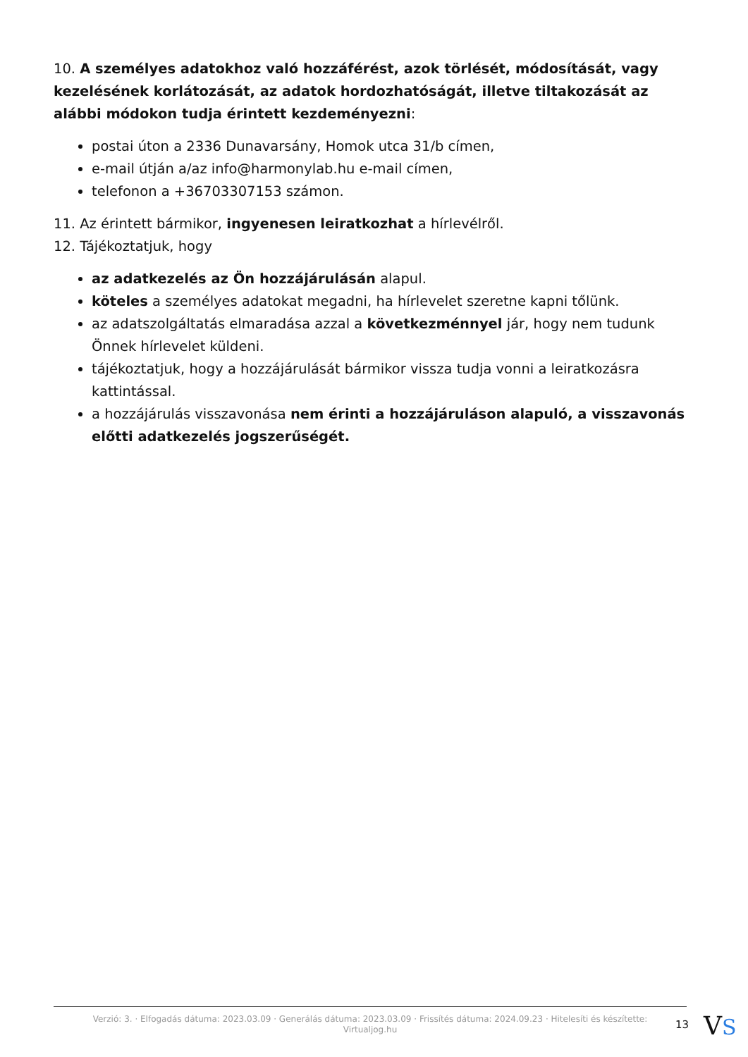10. A személyes adatokhoz való hozzáférést, azok törlését, módosítását, vagy kezelésének korlátozását, az adatok hordozhatóságát, illetve tiltakozását az alábbi módokon tudja érintett kezdeményezni:
postai úton a 2336 Dunavarsány, Homok utca 31/b címen,
e-mail útján a/az info@harmonylab.hu e-mail címen,
telefonon a +36703307153 számon.
11. Az érintett bármikor, ingyenesen leiratkozhat a hírlevélről.
12. Tájékoztatjuk, hogy
az adatkezelés az Ön hozzájárulásán alapul.
köteles a személyes adatokat megadni, ha hírlevelet szeretne kapni tőlünk.
az adatszolgáltatás elmaradása azzal a következménnyel jár, hogy nem tudunk Önnek hírlevelet küldeni.
tájékoztatjuk, hogy a hozzájárulását bármikor vissza tudja vonni a leiratkozásra kattintással.
a hozzájárulás visszavonása nem érinti a hozzájáruláson alapuló, a visszavonás előtti adatkezelés jogszerűségét.
Verzió: 3. · Elfogadás dátuma: 2023.03.09 · Generálás dátuma: 2023.03.09 · Frissítés dátuma: 2024.09.23 · Hitelesíti és készítette:
Virtualjog.hu
13 VS